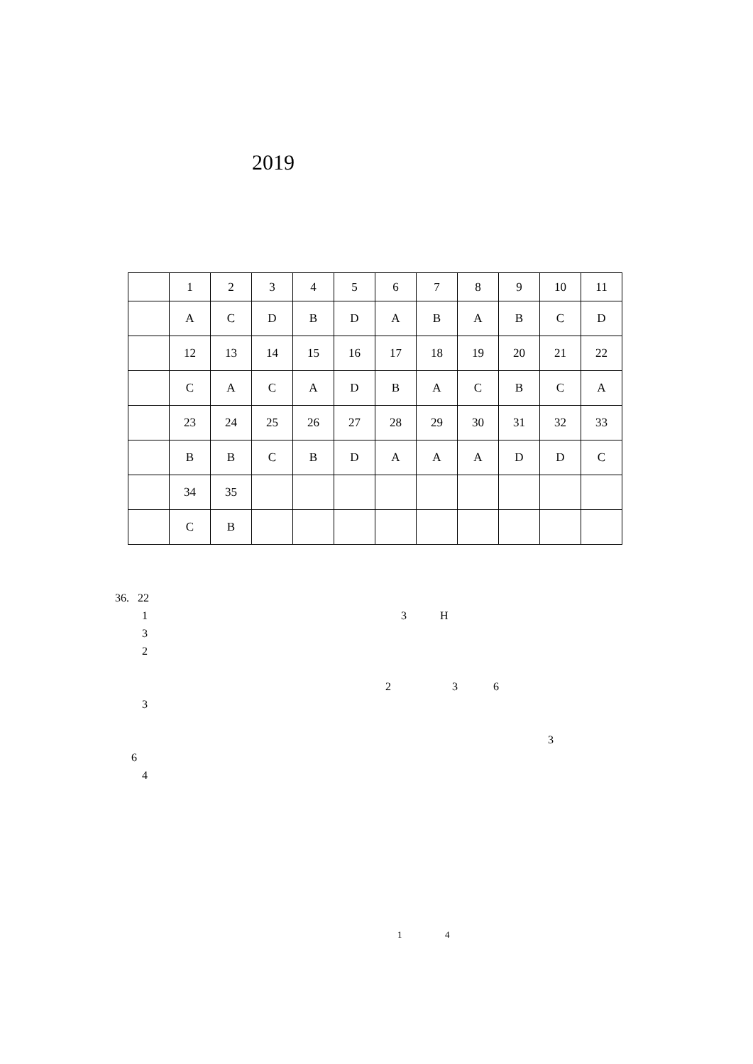2019
| | 1 | 2 | 3 | 4 | 5 | 6 | 7 | 8 | 9 | 10 | 11 |
| | A | C | D | B | D | A | B | A | B | C | D |
| | 12 | 13 | 14 | 15 | 16 | 17 | 18 | 19 | 20 | 21 | 22 |
| | C | A | C | A | D | B | A | C | B | C | A |
| | 23 | 24 | 25 | 26 | 27 | 28 | 29 | 30 | 31 | 32 | 33 |
| | B | B | C | B | D | A | A | A | D | D | C |
| | 34 | 35 | | | | | | | | | |
| | C | B | | | | | | | | | |
36. 22 1 3 H
3 2 2 3 6
3 3
6 4
1 4